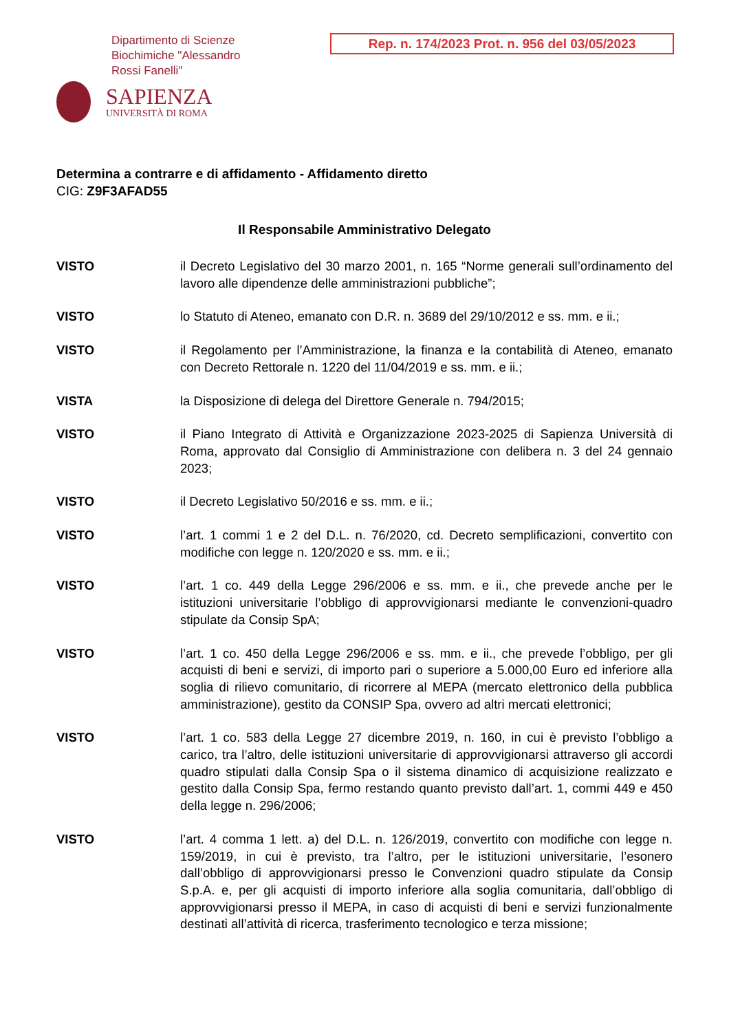Dipartimento di Scienze
Biochimiche "Alessandro
Rossi Fanelli"
SAPIENZA
UNIVERSITÀ DI ROMA
Rep. n. 174/2023 Prot. n. 956 del 03/05/2023
Determina a contrarre e di affidamento - Affidamento diretto
CIG: Z9F3AFAD55
Il Responsabile Amministrativo Delegato
VISTO il Decreto Legislativo del 30 marzo 2001, n. 165 “Norme generali sull’ordinamento del lavoro alle dipendenze delle amministrazioni pubbliche”;
VISTO lo Statuto di Ateneo, emanato con D.R. n. 3689 del 29/10/2012 e ss. mm. e ii.;
VISTO il Regolamento per l’Amministrazione, la finanza e la contabilità di Ateneo, emanato con Decreto Rettorale n. 1220 del 11/04/2019 e ss. mm. e ii.;
VISTA la Disposizione di delega del Direttore Generale n. 794/2015;
VISTO il Piano Integrato di Attività e Organizzazione 2023-2025 di Sapienza Università di Roma, approvato dal Consiglio di Amministrazione con delibera n. 3 del 24 gennaio 2023;
VISTO il Decreto Legislativo 50/2016 e ss. mm. e ii.;
VISTO l’art. 1 commi 1 e 2 del D.L. n. 76/2020, cd. Decreto semplificazioni, convertito con modifiche con legge n. 120/2020 e ss. mm. e ii.;
VISTO l’art. 1 co. 449 della Legge 296/2006 e ss. mm. e ii., che prevede anche per le istituzioni universitarie l’obbligo di approvvigionarsi mediante le convenzioni-quadro stipulate da Consip SpA;
VISTO l’art. 1 co. 450 della Legge 296/2006 e ss. mm. e ii., che prevede l’obbligo, per gli acquisti di beni e servizi, di importo pari o superiore a 5.000,00 Euro ed inferiore alla soglia di rilievo comunitario, di ricorrere al MEPA (mercato elettronico della pubblica amministrazione), gestito da CONSIP Spa, ovvero ad altri mercati elettronici;
VISTO l’art. 1 co. 583 della Legge 27 dicembre 2019, n. 160, in cui è previsto l’obbligo a carico, tra l’altro, delle istituzioni universitarie di approvvigionarsi attraverso gli accordi quadro stipulati dalla Consip Spa o il sistema dinamico di acquisizione realizzato e gestito dalla Consip Spa, fermo restando quanto previsto dall’art. 1, commi 449 e 450 della legge n. 296/2006;
VISTO l’art. 4 comma 1 lett. a) del D.L. n. 126/2019, convertito con modifiche con legge n. 159/2019, in cui è previsto, tra l’altro, per le istituzioni universitarie, l’esonero dall’obbligo di approvvigionarsi presso le Convenzioni quadro stipulate da Consip S.p.A. e, per gli acquisti di importo inferiore alla soglia comunitaria, dall’obbligo di approvvigionarsi presso il MEPA, in caso di acquisti di beni e servizi funzionalmente destinati all’attività di ricerca, trasferimento tecnologico e terza missione;